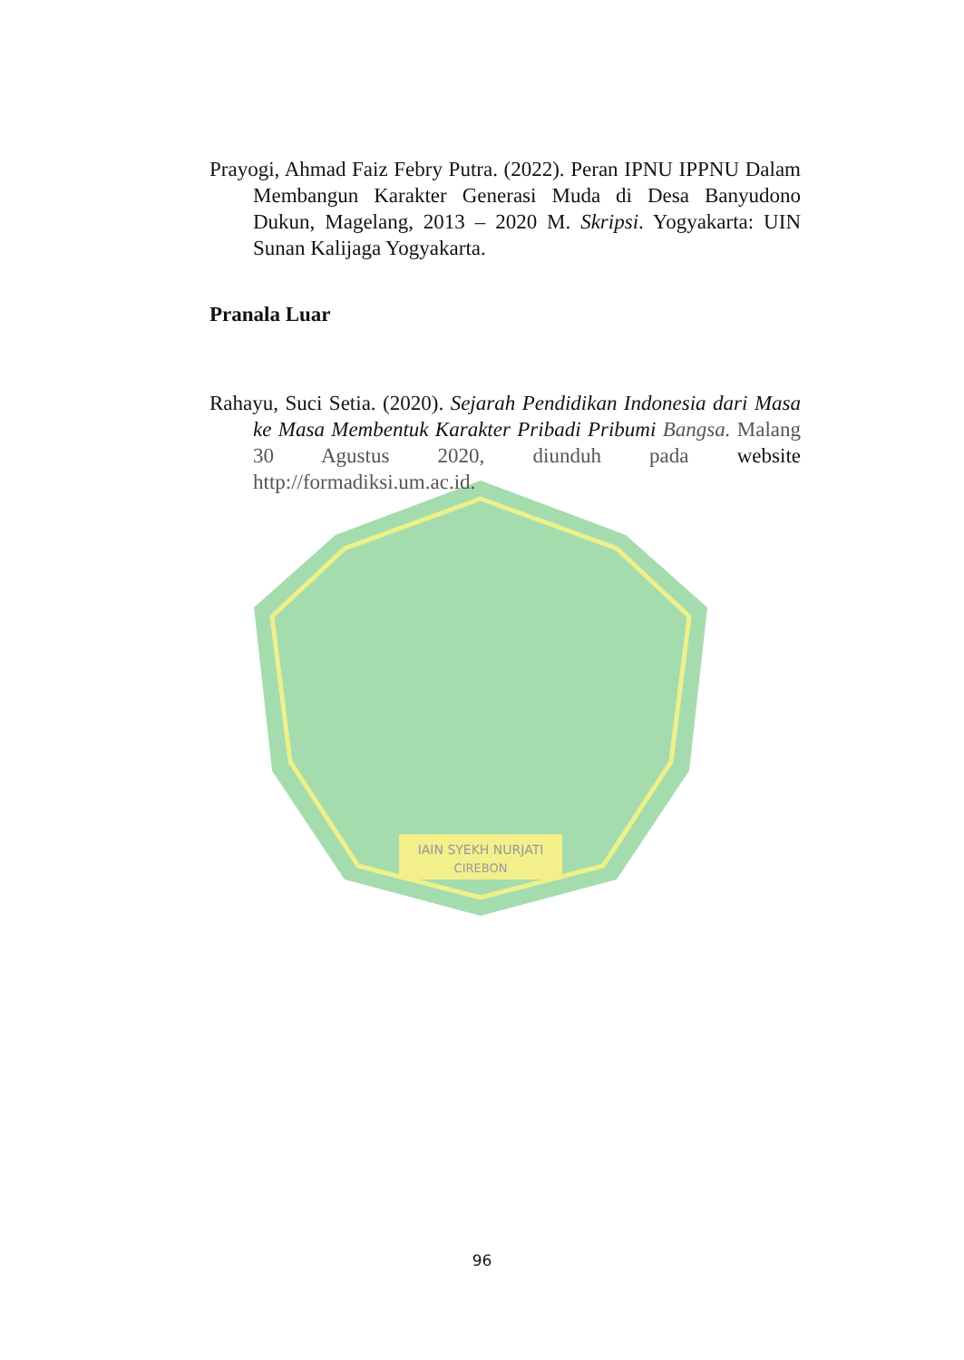IAIN SYEKH NURJATI
CIREBON
Prayogi, Ahmad Faiz Febry Putra. (2022). Peran IPNU IPPNU Dalam Membangun Karakter Generasi Muda di Desa Banyudono Dukun, Magelang, 2013 – 2020 M. Skripsi. Yogyakarta: UIN Sunan Kalijaga Yogyakarta.
Pranala Luar
Rahayu, Suci Setia. (2020). Sejarah Pendidikan Indonesia dari Masa ke Masa Membentuk Karakter Pribadi Pribumi Bangsa. Malang 30 Agustus 2020, diunduh pada website http://formadiksi.um.ac.id.
96